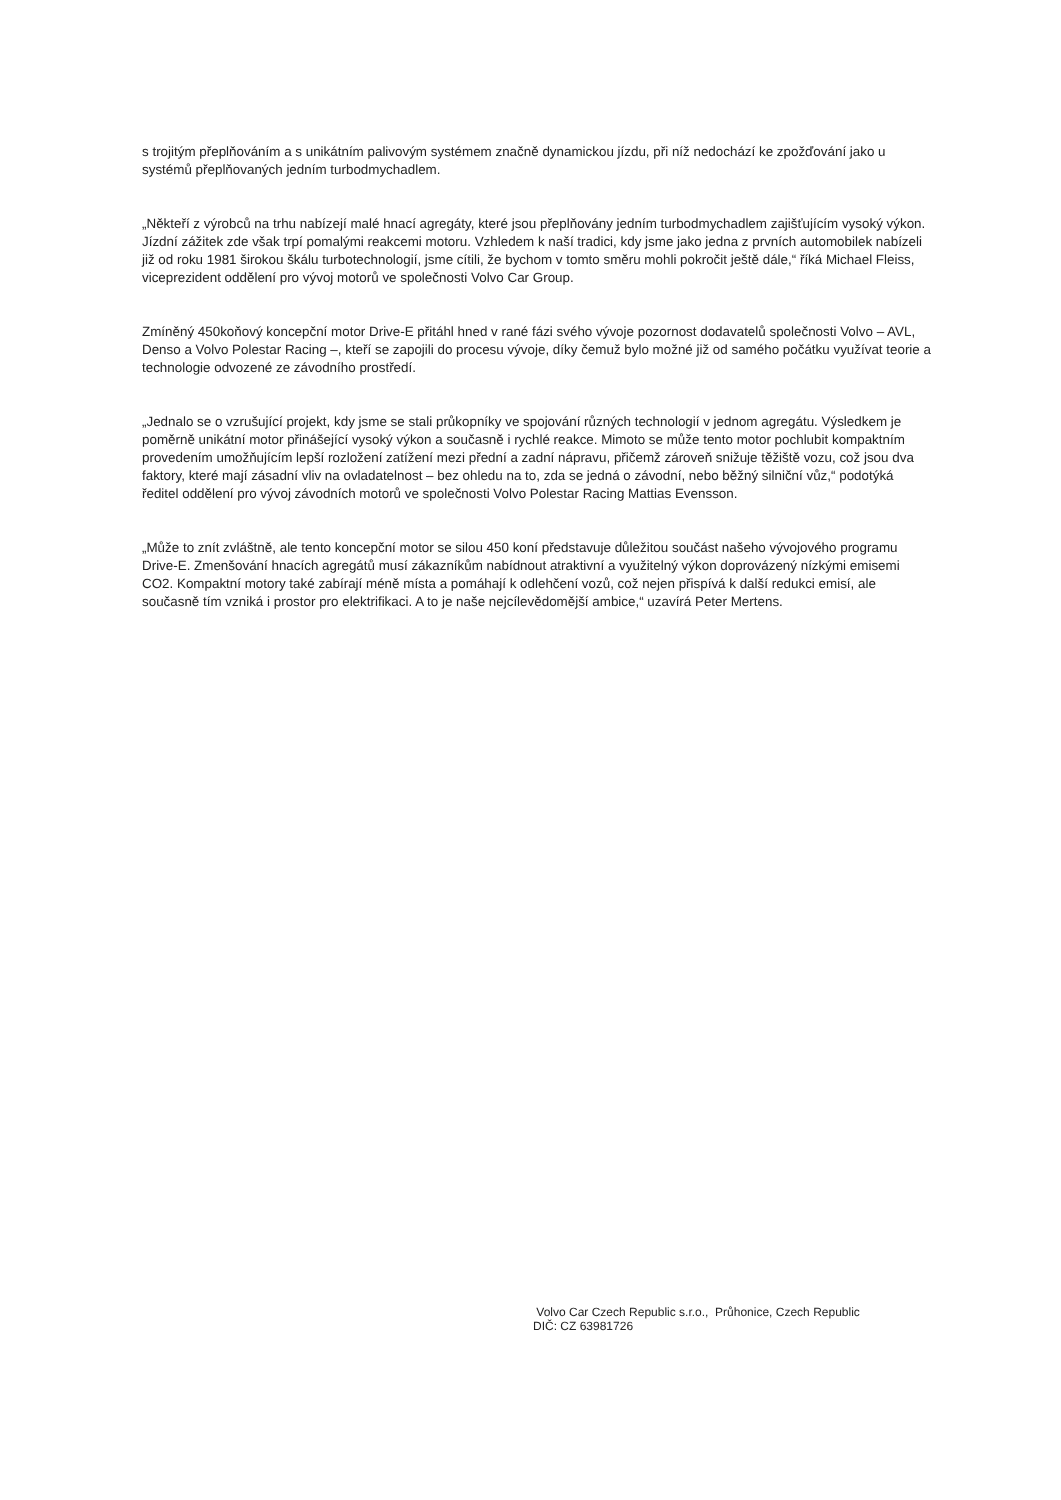s trojitým přeplňováním a s unikátním palivovým systémem značně dynamickou jízdu, při níž nedochází ke zpožďování jako u systémů přeplňovaných jedním turbodmychadlem.
„Někteří z výrobců na trhu nabízejí malé hnací agregáty, které jsou přeplňovány jedním turbodmychadlem zajišťujícím vysoký výkon. Jízdní zážitek zde však trpí pomalými reakcemi motoru. Vzhledem k naší tradici, kdy jsme jako jedna z prvních automobilek nabízeli již od roku 1981 širokou škálu turbotechnologií, jsme cítili, že bychom v tomto směru mohli pokročit ještě dále,“ říká Michael Fleiss, viceprezident oddělení pro vývoj motorů ve společnosti Volvo Car Group.
Zmíněný 450koňový koncepční motor Drive-E přitáhl hned v rané fázi svého vývoje pozornost dodavatelů společnosti Volvo – AVL, Denso a Volvo Polestar Racing –, kteří se zapojili do procesu vývoje, díky čemuž bylo možné již od samého počátku využívat teorie a technologie odvozené ze závodního prostředí.
„Jednalo se o vzrušující projekt, kdy jsme se stali průkopníky ve spojování různých technologií v jednom agregátu. Výsledkem je poměrně unikátní motor přinášející vysoký výkon a současně i rychlé reakce. Mimoto se může tento motor pochlubit kompaktním provedením umožňujícím lepší rozložení zatížení mezi přední a zadní nápravu, přičemž zároveň snižuje těžiště vozu, což jsou dva faktory, které mají zásadní vliv na ovladatelnost – bez ohledu na to, zda se jedná o závodní, nebo běžný silniční vůz,“ podotýká ředitel oddělení pro vývoj závodních motorů ve společnosti Volvo Polestar Racing Mattias Evensson.
„Může to znít zvláštně, ale tento koncepční motor se silou 450 koní představuje důležitou součást našeho vývojového programu Drive-E. Zmenšování hnacích agregátů musí zákazníkům nabídnout atraktivní a využitelný výkon doprovázený nízkými emisemi CO2. Kompaktní motory také zabírají méně místa a pomáhají k odlehčení vozů, což nejen přispívá k další redukci emisí, ale současně tím vzniká i prostor pro elektrifikaci. A to je naše nejcílevědomější ambice,“ uzavírá Peter Mertens.
Volvo Car Czech Republic s.r.o., Průhonice, Czech Republic
DIČ: CZ 63981726